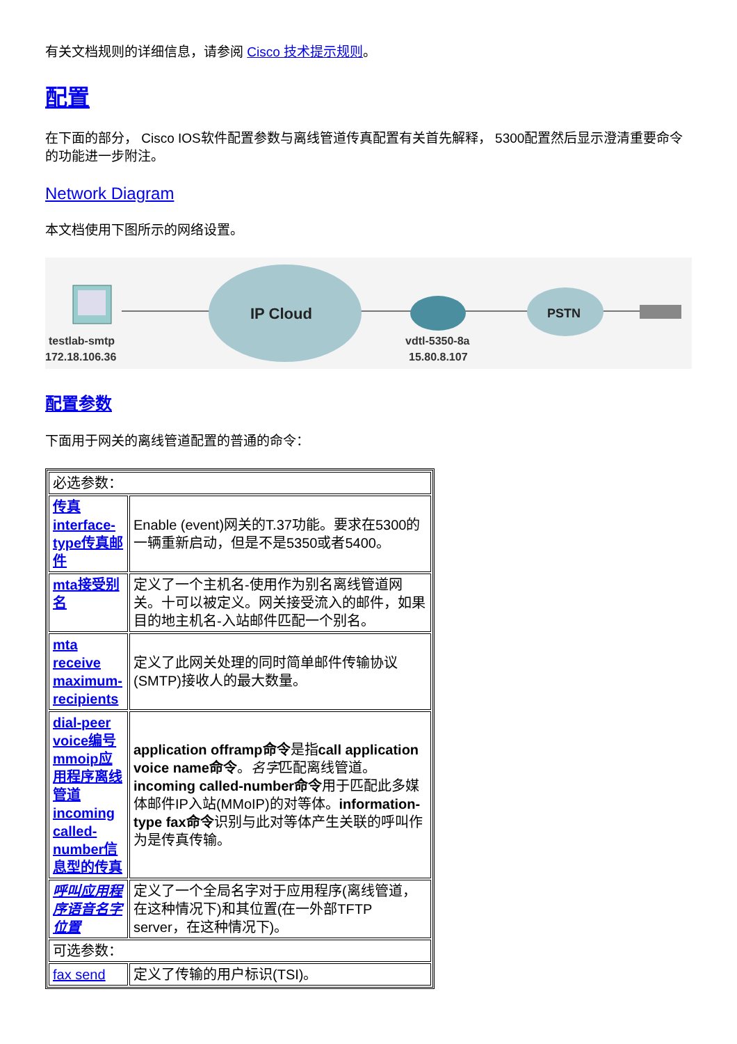有关文档规则的详细信息，请参阅 Cisco 技术提示规则。
配置
在下面的部分， Cisco IOS软件配置参数与离线管道传真配置有关首先解释， 5300配置然后显示澄清重要命令的功能进一步附注。
Network Diagram
本文档使用下图所示的网络设置。
IP Cloud
PSTN
testlab-smtp
172.18.106.36
vdtl-5350-8a
15.80.8.107
配置参数
下面用于网关的离线管道配置的普通的命令：
| 必选参数： | |
| 传真 interface-type传真邮件 | Enable (event)网关的T.37功能。要求在5300的一辆重新启动，但是不是5350或者5400。 |
| mta接受别名 | 定义了一个主机名-使用作为别名离线管道网关。十可以被定义。网关接受流入的邮件，如果目的地主机名-入站邮件匹配一个别名。 |
| mta receive maximum-recipients | 定义了此网关处理的同时简单邮件传输协议(SMTP)接收人的最大数量。 |
| dial-peer voice编号 mmoip应用程序离线管道 incoming called-number信息型的传真 | application offramp命令 是指 call application voice name命令 。 名字 匹配离线管道。 incoming called-number命令 用于匹配此多媒体邮件IP入站(MMoIP)的对等体。 information-type fax命令 识别与此对等体产生关联的呼叫作为是传真传输。 |
| 呼叫应用程序语音名字位置 | 定义了一个全局名字对于应用程序(离线管道，在这种情况下)和其位置(在一外部TFTP server，在这种情况下)。 |
| 可选参数： | |
| fax send | 定义了传输的用户标识(TSI)。 |